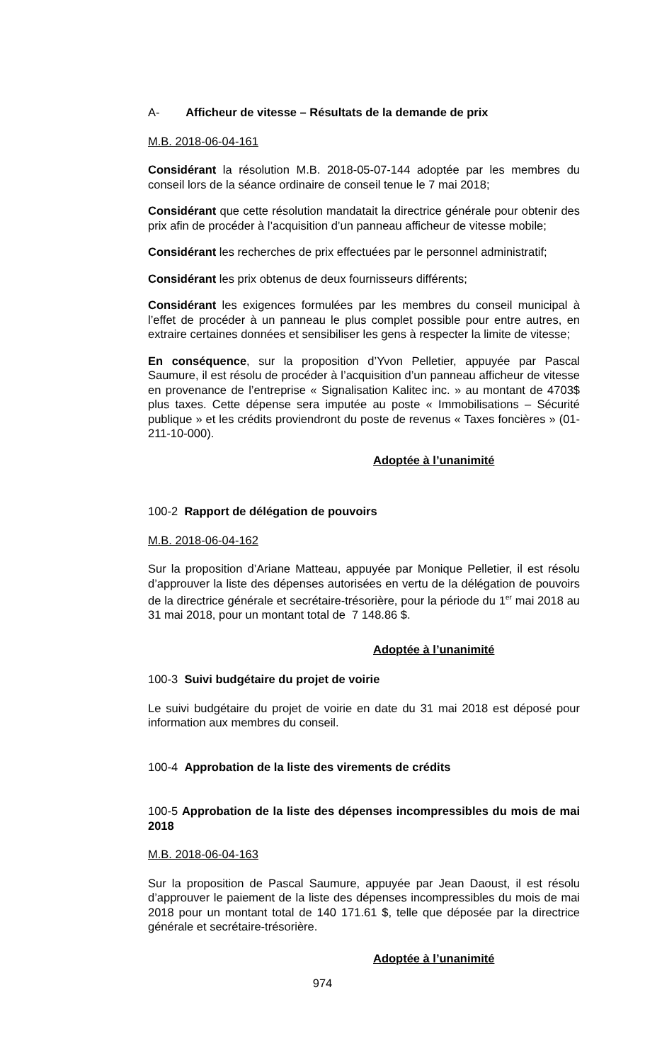A- Afficheur de vitesse – Résultats de la demande de prix
M.B. 2018-06-04-161
Considérant la résolution M.B. 2018-05-07-144 adoptée par les membres du conseil lors de la séance ordinaire de conseil tenue le 7 mai 2018;
Considérant que cette résolution mandatait la directrice générale pour obtenir des prix afin de procéder à l’acquisition d’un panneau afficheur de vitesse mobile;
Considérant les recherches de prix effectuées par le personnel administratif;
Considérant les prix obtenus de deux fournisseurs différents;
Considérant les exigences formulées par les membres du conseil municipal à l’effet de procéder à un panneau le plus complet possible pour entre autres, en extraire certaines données et sensibiliser les gens à respecter la limite de vitesse;
En conséquence, sur la proposition d’Yvon Pelletier, appuyée par Pascal Saumure, il est résolu de procéder à l’acquisition d’un panneau afficheur de vitesse en provenance de l’entreprise « Signalisation Kalitec inc. » au montant de 4703$ plus taxes. Cette dépense sera imputée au poste « Immobilisations – Sécurité publique » et les crédits proviendront du poste de revenus « Taxes foncières » (01-211-10-000).
Adoptée à l’unanimité
100-2 Rapport de délégation de pouvoirs
M.B. 2018-06-04-162
Sur la proposition d’Ariane Matteau, appuyée par Monique Pelletier, il est résolu d’approuver la liste des dépenses autorisées en vertu de la délégation de pouvoirs de la directrice générale et secrétaire-trésorière, pour la période du 1<sup>er</sup> mai 2018 au 31 mai 2018, pour un montant total de 7 148.86 $.
Adoptée à l’unanimité
100-3 Suivi budgétaire du projet de voirie
Le suivi budgétaire du projet de voirie en date du 31 mai 2018 est déposé pour information aux membres du conseil.
100-4 Approbation de la liste des virements de crédits
100-5 Approbation de la liste des dépenses incompressibles du mois de mai 2018
M.B. 2018-06-04-163
Sur la proposition de Pascal Saumure, appuyée par Jean Daoust, il est résolu d’approuver le paiement de la liste des dépenses incompressibles du mois de mai 2018 pour un montant total de 140 171.61 $, telle que déposée par la directrice générale et secrétaire-trésorière.
Adoptée à l’unanimité
974